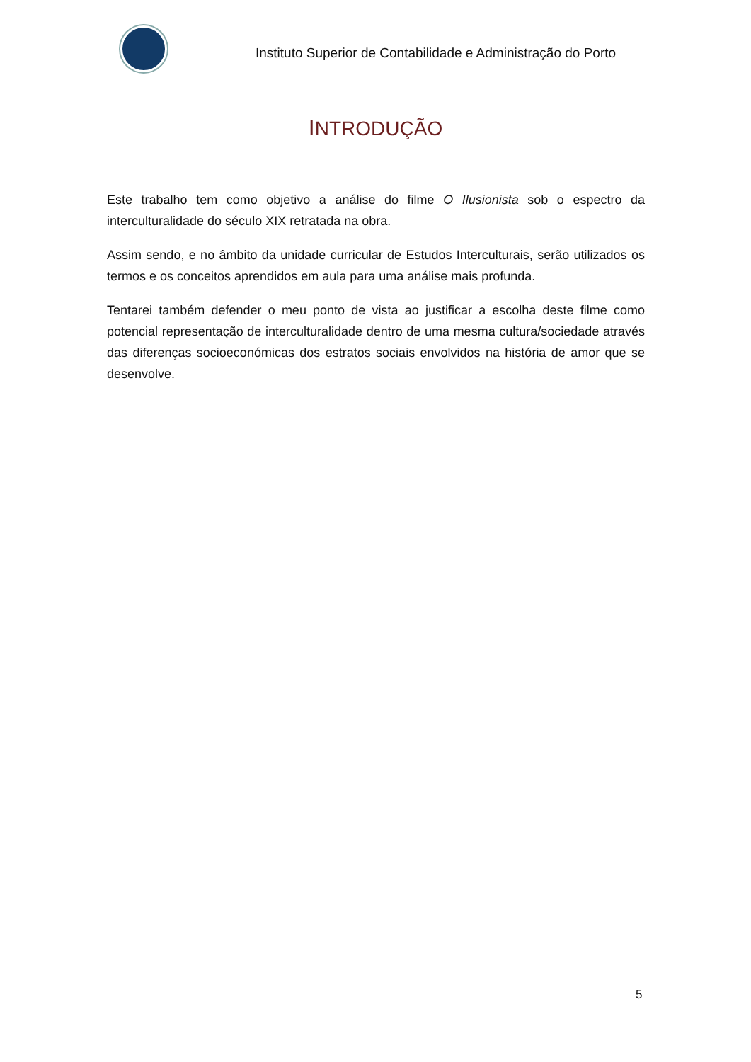Instituto Superior de Contabilidade e Administração do Porto
INTRODUÇÃO
Este trabalho tem como objetivo a análise do filme O Ilusionista sob o espectro da interculturalidade do século XIX retratada na obra.
Assim sendo, e no âmbito da unidade curricular de Estudos Interculturais, serão utilizados os termos e os conceitos aprendidos em aula para uma análise mais profunda.
Tentarei também defender o meu ponto de vista ao justificar a escolha deste filme como potencial representação de interculturalidade dentro de uma mesma cultura/sociedade através das diferenças socioeconómicas dos estratos sociais envolvidos na história de amor que se desenvolve.
5